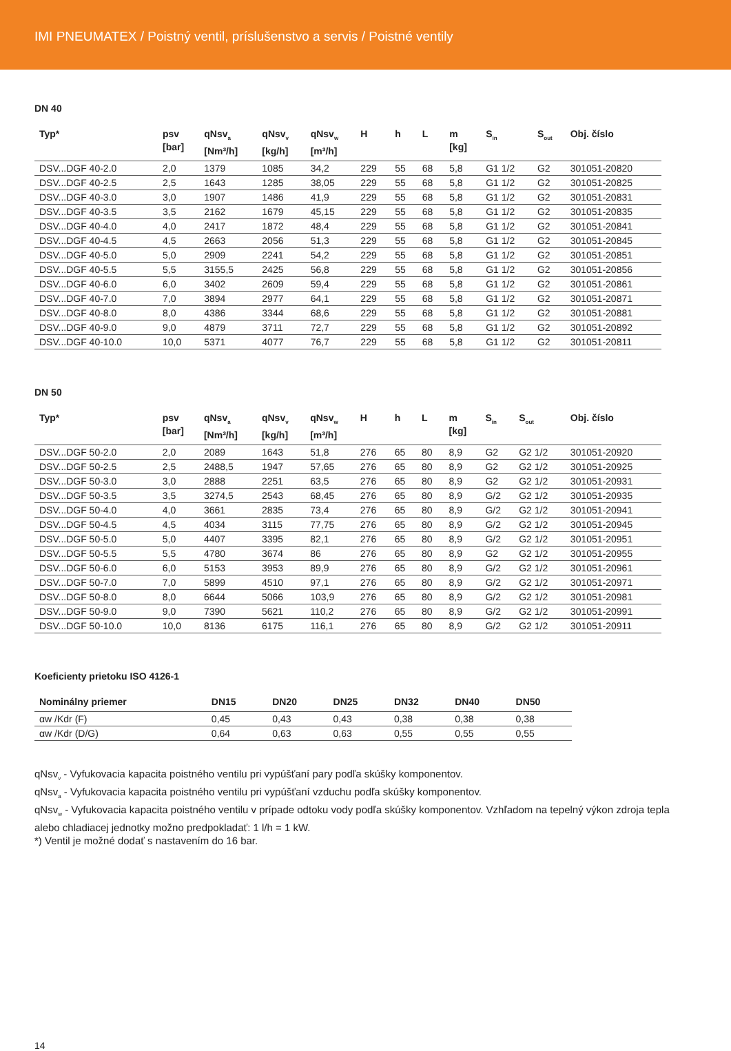IMI PNEUMATEX / Poistný ventil, príslušenstvo a servis / Poistné ventily
DN 40
| Typ* | psv [bar] | qNsv<sub>a</sub> [Nm³/h] | qNsv<sub>v</sub> [kg/h] | qNsv<sub>w</sub> [m³/h] | H | h | L | m [kg] | S<sub>in</sub> | S<sub>out</sub> | Obj. číslo |
| --- | --- | --- | --- | --- | --- | --- | --- | --- | --- | --- | --- |
| DSV...DGF 40-2.0 | 2,0 | 1379 | 1085 | 34,2 | 229 | 55 | 68 | 5,8 | G1 1/2 | G2 | 301051-20820 |
| DSV...DGF 40-2.5 | 2,5 | 1643 | 1285 | 38,05 | 229 | 55 | 68 | 5,8 | G1 1/2 | G2 | 301051-20825 |
| DSV...DGF 40-3.0 | 3,0 | 1907 | 1486 | 41,9 | 229 | 55 | 68 | 5,8 | G1 1/2 | G2 | 301051-20831 |
| DSV...DGF 40-3.5 | 3,5 | 2162 | 1679 | 45,15 | 229 | 55 | 68 | 5,8 | G1 1/2 | G2 | 301051-20835 |
| DSV...DGF 40-4.0 | 4,0 | 2417 | 1872 | 48,4 | 229 | 55 | 68 | 5,8 | G1 1/2 | G2 | 301051-20841 |
| DSV...DGF 40-4.5 | 4,5 | 2663 | 2056 | 51,3 | 229 | 55 | 68 | 5,8 | G1 1/2 | G2 | 301051-20845 |
| DSV...DGF 40-5.0 | 5,0 | 2909 | 2241 | 54,2 | 229 | 55 | 68 | 5,8 | G1 1/2 | G2 | 301051-20851 |
| DSV...DGF 40-5.5 | 5,5 | 3155,5 | 2425 | 56,8 | 229 | 55 | 68 | 5,8 | G1 1/2 | G2 | 301051-20856 |
| DSV...DGF 40-6.0 | 6,0 | 3402 | 2609 | 59,4 | 229 | 55 | 68 | 5,8 | G1 1/2 | G2 | 301051-20861 |
| DSV...DGF 40-7.0 | 7,0 | 3894 | 2977 | 64,1 | 229 | 55 | 68 | 5,8 | G1 1/2 | G2 | 301051-20871 |
| DSV...DGF 40-8.0 | 8,0 | 4386 | 3344 | 68,6 | 229 | 55 | 68 | 5,8 | G1 1/2 | G2 | 301051-20881 |
| DSV...DGF 40-9.0 | 9,0 | 4879 | 3711 | 72,7 | 229 | 55 | 68 | 5,8 | G1 1/2 | G2 | 301051-20892 |
| DSV...DGF 40-10.0 | 10,0 | 5371 | 4077 | 76,7 | 229 | 55 | 68 | 5,8 | G1 1/2 | G2 | 301051-20811 |
DN 50
| Typ* | psv [bar] | qNsv<sub>a</sub> [Nm³/h] | qNsv<sub>v</sub> [kg/h] | qNsv<sub>w</sub> [m³/h] | H | h | L | m [kg] | S<sub>in</sub> | S<sub>out</sub> | Obj. číslo |
| --- | --- | --- | --- | --- | --- | --- | --- | --- | --- | --- | --- |
| DSV...DGF 50-2.0 | 2,0 | 2089 | 1643 | 51,8 | 276 | 65 | 80 | 8,9 | G2 | G2 1/2 | 301051-20920 |
| DSV...DGF 50-2.5 | 2,5 | 2488,5 | 1947 | 57,65 | 276 | 65 | 80 | 8,9 | G2 | G2 1/2 | 301051-20925 |
| DSV...DGF 50-3.0 | 3,0 | 2888 | 2251 | 63,5 | 276 | 65 | 80 | 8,9 | G2 | G2 1/2 | 301051-20931 |
| DSV...DGF 50-3.5 | 3,5 | 3274,5 | 2543 | 68,45 | 276 | 65 | 80 | 8,9 | G/2 | G2 1/2 | 301051-20935 |
| DSV...DGF 50-4.0 | 4,0 | 3661 | 2835 | 73,4 | 276 | 65 | 80 | 8,9 | G/2 | G2 1/2 | 301051-20941 |
| DSV...DGF 50-4.5 | 4,5 | 4034 | 3115 | 77,75 | 276 | 65 | 80 | 8,9 | G/2 | G2 1/2 | 301051-20945 |
| DSV...DGF 50-5.0 | 5,0 | 4407 | 3395 | 82,1 | 276 | 65 | 80 | 8,9 | G/2 | G2 1/2 | 301051-20951 |
| DSV...DGF 50-5.5 | 5,5 | 4780 | 3674 | 86 | 276 | 65 | 80 | 8,9 | G2 | G2 1/2 | 301051-20955 |
| DSV...DGF 50-6.0 | 6,0 | 5153 | 3953 | 89,9 | 276 | 65 | 80 | 8,9 | G/2 | G2 1/2 | 301051-20961 |
| DSV...DGF 50-7.0 | 7,0 | 5899 | 4510 | 97,1 | 276 | 65 | 80 | 8,9 | G/2 | G2 1/2 | 301051-20971 |
| DSV...DGF 50-8.0 | 8,0 | 6644 | 5066 | 103,9 | 276 | 65 | 80 | 8,9 | G/2 | G2 1/2 | 301051-20981 |
| DSV...DGF 50-9.0 | 9,0 | 7390 | 5621 | 110,2 | 276 | 65 | 80 | 8,9 | G/2 | G2 1/2 | 301051-20991 |
| DSV...DGF 50-10.0 | 10,0 | 8136 | 6175 | 116,1 | 276 | 65 | 80 | 8,9 | G/2 | G2 1/2 | 301051-20911 |
Koeficienty prietoku ISO 4126-1
| Nominálny priemer | DN15 | DN20 | DN25 | DN32 | DN40 | DN50 |
| --- | --- | --- | --- | --- | --- | --- |
| αw /Kdr (F) | 0,45 | 0,43 | 0,43 | 0,38 | 0,38 | 0,38 |
| αw /Kdr (D/G) | 0,64 | 0,63 | 0,63 | 0,55 | 0,55 | 0,55 |
qNsv<sub>v</sub> - Vyfukovacia kapacita poistného ventilu pri vypúšťaní pary podľa skúšky komponentov.
qNsv<sub>a</sub> - Vyfukovacia kapacita poistného ventilu pri vypúšťaní vzduchu podľa skúšky komponentov.
qNsv<sub>w</sub> - Vyfukovacia kapacita poistného ventilu v prípade odtoku vody podľa skúšky komponentov. Vzhľadom na tepelný výkon zdroja tepla alebo chladiacej jednotky možno predpokladať: 1 l/h = 1 kW.
*) Ventil je možné dodať s nastavením do 16 bar.
14